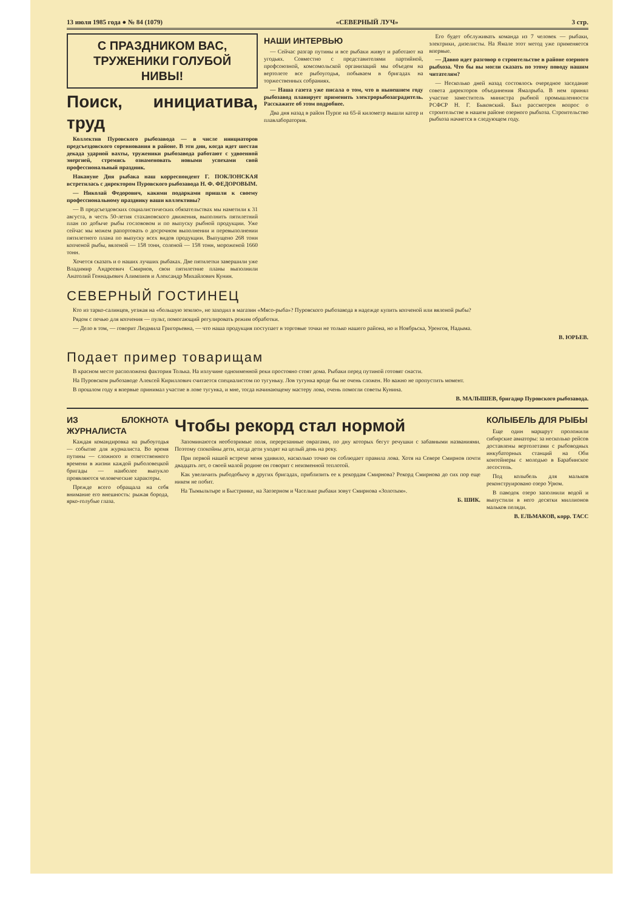13 июля 1985 года ● № 84 (1079) «СЕВЕРНЫЙ ЛУЧ» 3 стр.
С ПРАЗДНИКОМ ВАС, ТРУЖЕНИКИ ГОЛУБОЙ НИВЫ!
Поиск, инициатива, труд
Коллектив Пуровского рыбозавода — в числе инициаторов предсъездовского соревнования в районе. В эти дни, когда идет шестая декада ударной вахты, труженики рыбозавода работают с удвоенной энергией, стремясь ознаменовать новыми успехами свой профессиональный праздник.
Накануне Дня рыбака наш корреспондент Г. ПОКЛОНСКАЯ встретилась с директором Пуровского рыбозавода Н. Ф. ФЕДОРОВЫМ.
— Николай Федорович, какими подарками пришли к своему профессиональному празднику ваши коллективы?
— В предсъездовских социалистических обязательствах мы наметили к 31 августа, в честь 50-летия стахановского движения, выполнить пятилетний план по добыче рыбы гослововом и по выпуску рыбной продукции. Уже сейчас мы можем рапортовать о досрочном выполнении и перевыполнении пятилетнего плана по выпуску всех видов продукции. Выпущено 268 тонн копченой рыбы, вяленой — 158 тонн, соленой — 158 тонн, мороженой 1660 тонн.
Хочется сказать и о наших лучших рыбаках. Две пятилетки завершили уже Владимир Андреевич Смирнов, свои пятилетние планы выполнили Анатолий Геннадьевич Алимпиев и Александр Михайлович Кунин.
НАШИ ИНТЕРВЬЮ
— Сейчас разгар путины и все рыбаки живут и работают на угодьях. Совместно с представителями партийной, профсоюзной, комсомольской организаций мы объедем на вертолете все рыбоугодья, побываем в бригадах на торжественных собраниях.
— Наша газета уже писала о том, что в нынешнем году рыбозавод планирует применить электрорыбозаградитель. Расскажите об этом подробнее.
Два дня назад в район Пурпе на 65-й километр вышли катер и плавлаборатория.
Его будет обслуживать команда из 7 человек — рыбаки, электрики, дизелисты. На Ямале этот метод уже применяется впервые.
— Давно идет разговор о строительстве в районе озерного рыбхоза. Что бы вы могли сказать по этому поводу нашим читателям?
— Несколько дней назад состоялось очередное заседание совета директоров объединения Ямалрыба. В нем принял участие заместитель министра рыбной промышленности РСФСР Н. Г. Быковский. Был рассмотрен вопрос о строительстве в нашем районе озерного рыбхоза. Строительство рыбхоза начнется в следующем году.
СЕВЕРНЫЙ ГОСТИНЕЦ
Кто из тарко-салинцев, уезжая на «большую землю», не заходил в магазин «Мясо-рыба»? Пуровского рыбозавода в надежде купить копченой или вяленой рыбы?
Рядом с печью для копчения — пульт, помогающий регулировать режим обработки.
— Дело в том, — говорит Людмила Григорьевна, — что наша продукция поступает в торговые точки не только нашего района, но и Ноябрьска, Уренгоя, Надыма.
В. ЮРЬЕВ.
Подает пример товарищам
В красном месте расположена фактория Толька. На излучине одноименной реки простояно стоят дома. Рыбаки перед путиной готовят снасти.
На Пуровском рыбозаводе Алексей Кириллович считается специалистом по тугуньку. Лов тугунка вроде бы не очень сложен. Но важно не пропустить момент.
В прошлом году я впервые принимал участие в лове тугунка, и мне, тогда начинающему мастеру лова, очень помогли советы Кунина.
В. МАЛЫШЕВ, бригадир Пуровского рыбозавода.
ИЗ БЛОКНОТА ЖУРНАЛИСТА
Каждая командировка на рыбоугодья — событие для журналиста. Во время путины — сложного и ответственного времени в жизни каждой рыболовецкой бригады — наиболее выпукло проявляются человеческие характеры.
Прежде всего обращала на себя внимание его внешность: рыжая борода, ярко-голубые глаза.
Чтобы рекорд стал нормой
Запоминаются необозримые поля, перерезанные оврагами, по дну которых бегут речушки с забавными названиями. Поэтому спокойны дети, когда дети уходят на целый день на реку.
При первой нашей встрече меня удивило, насколько точно он соблюдает правила лова. Хотя на Севере Смирнов почти двадцать лет, о своей малой родине он говорит с неизменной теплотой.
Как увеличить рыбодобычу в других бригадах, приблизить ее к рекордам Смирнова? Рекорд Смирнова до сих пор еще никем не побит.
На Тымыльтыре и Быстринке, на Заозерном и Часельке рыбаки зовут Смирнова «Золотым».
Б. ШИК.
КОЛЫБЕЛЬ ДЛЯ РЫБЫ
Еще один маршрут проложили сибирские авиаторы: за несколько рейсов доставлены вертолетами с рыбоводных инкубаторных станций на Оби контейнеры с молодью в Барабинское лесостепь.
Под колыбель для мальков реконструировано озеро Урюм.
В паводок озеро заполнили водой и выпустили в него десятки миллионов мальков пеляди.
В. ЕЛЬМАКОВ, корр. ТАСС